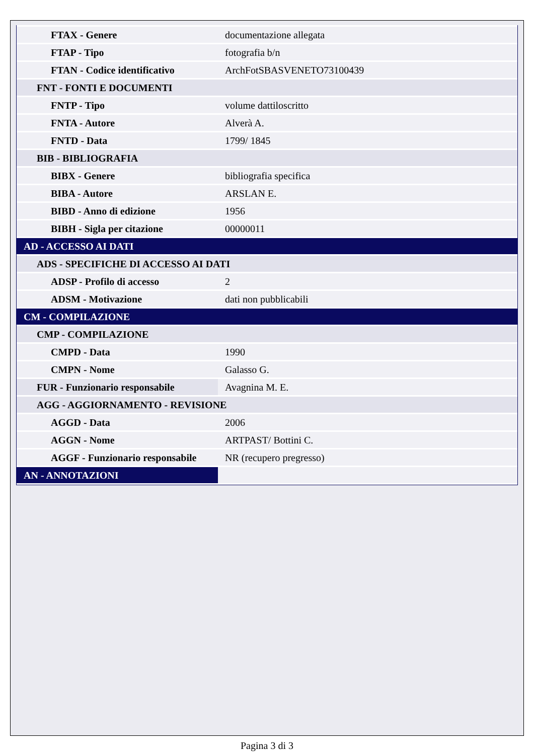| FTAX - Genere | documentazione allegata |
| FTAP - Tipo | fotografia b/n |
| FTAN - Codice identificativo | ArchFotSBASVENETO73100439 |
| FNT - FONTI E DOCUMENTI | |
| FNTP - Tipo | volume dattiloscritto |
| FNTA - Autore | Alverà A. |
| FNTD - Data | 1799/ 1845 |
| BIB - BIBLIOGRAFIA | |
| BIBX - Genere | bibliografia specifica |
| BIBA - Autore | ARSLAN E. |
| BIBD - Anno di edizione | 1956 |
| BIBH - Sigla per citazione | 00000011 |
| AD - ACCESSO AI DATI | |
| ADS - SPECIFICHE DI ACCESSO AI DATI | |
| ADSP - Profilo di accesso | 2 |
| ADSM - Motivazione | dati non pubblicabili |
| CM - COMPILAZIONE | |
| CMP - COMPILAZIONE | |
| CMPD - Data | 1990 |
| CMPN - Nome | Galasso G. |
| FUR - Funzionario responsabile | Avagnina M. E. |
| AGG - AGGIORNAMENTO - REVISIONE | |
| AGGD - Data | 2006 |
| AGGN - Nome | ARTPAST/ Bottini C. |
| AGGF - Funzionario responsabile | NR (recupero pregresso) |
| AN - ANNOTAZIONI | |
Pagina 3 di 3